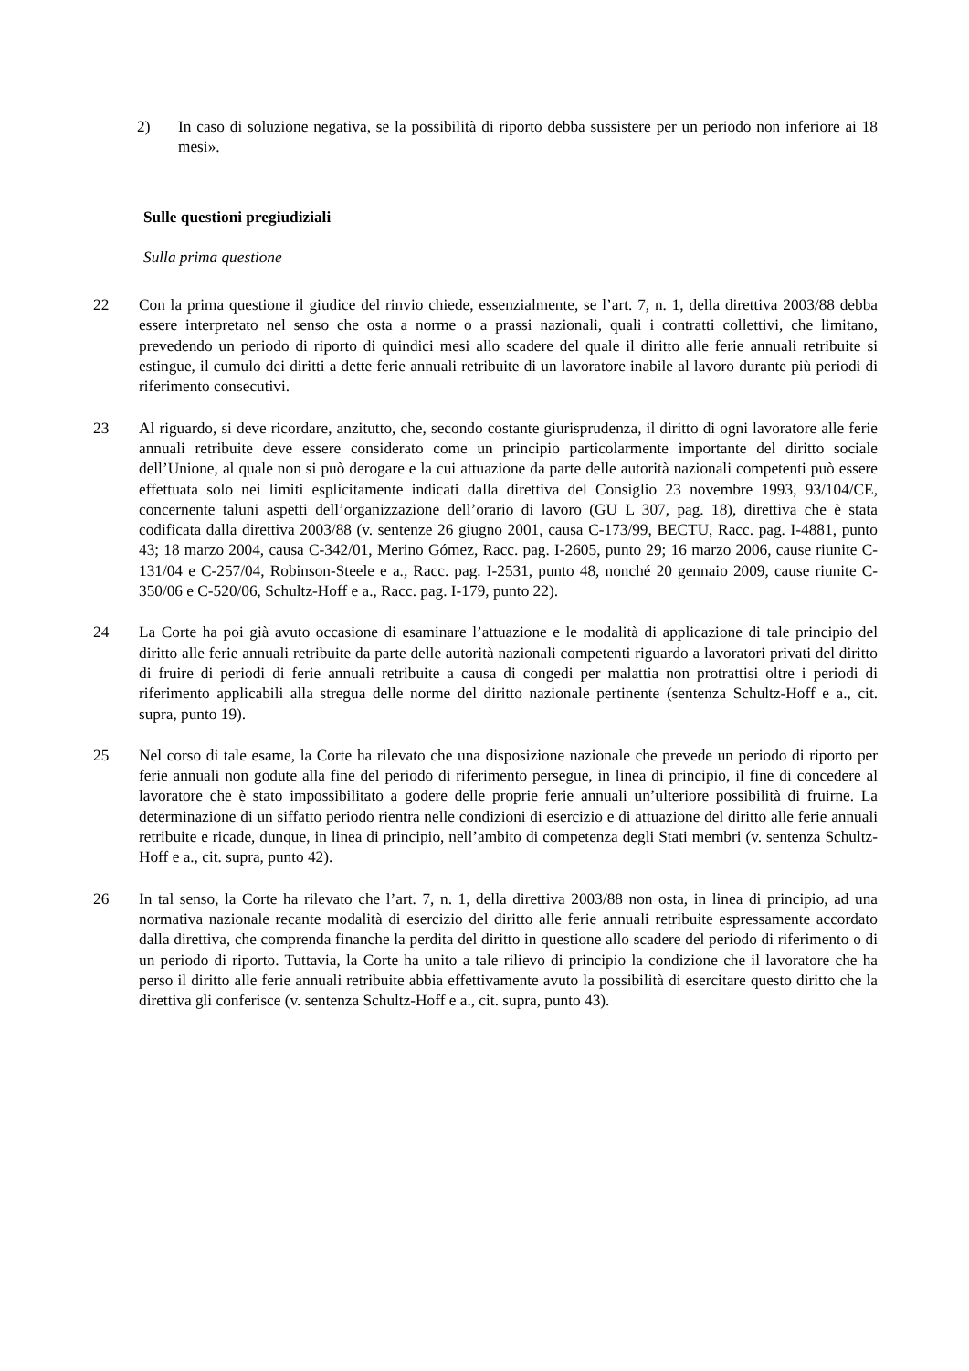2) In caso di soluzione negativa, se la possibilità di riporto debba sussistere per un periodo non inferiore ai 18 mesi».
Sulle questioni pregiudiziali
Sulla prima questione
22 Con la prima questione il giudice del rinvio chiede, essenzialmente, se l’art. 7, n. 1, della direttiva 2003/88 debba essere interpretato nel senso che osta a norme o a prassi nazionali, quali i contratti collettivi, che limitano, prevedendo un periodo di riporto di quindici mesi allo scadere del quale il diritto alle ferie annuali retribuite si estingue, il cumulo dei diritti a dette ferie annuali retribuite di un lavoratore inabile al lavoro durante più periodi di riferimento consecutivi.
23 Al riguardo, si deve ricordare, anzitutto, che, secondo costante giurisprudenza, il diritto di ogni lavoratore alle ferie annuali retribuite deve essere considerato come un principio particolarmente importante del diritto sociale dell’Unione, al quale non si può derogare e la cui attuazione da parte delle autorità nazionali competenti può essere effettuata solo nei limiti esplicitamente indicati dalla direttiva del Consiglio 23 novembre 1993, 93/104/CE, concernente taluni aspetti dell’organizzazione dell’orario di lavoro (GU L 307, pag. 18), direttiva che è stata codificata dalla direttiva 2003/88 (v. sentenze 26 giugno 2001, causa C-173/99, BECTU, Racc. pag. I-4881, punto 43; 18 marzo 2004, causa C-342/01, Merino Gómez, Racc. pag. I-2605, punto 29; 16 marzo 2006, cause riunite C-131/04 e C-257/04, Robinson-Steele e a., Racc. pag. I-2531, punto 48, nonché 20 gennaio 2009, cause riunite C-350/06 e C-520/06, Schultz-Hoff e a., Racc. pag. I-179, punto 22).
24 La Corte ha poi già avuto occasione di esaminare l’attuazione e le modalità di applicazione di tale principio del diritto alle ferie annuali retribuite da parte delle autorità nazionali competenti riguardo a lavoratori privati del diritto di fruire di periodi di ferie annuali retribuite a causa di congedi per malattia non protrattisi oltre i periodi di riferimento applicabili alla stregua delle norme del diritto nazionale pertinente (sentenza Schultz-Hoff e a., cit. supra, punto 19).
25 Nel corso di tale esame, la Corte ha rilevato che una disposizione nazionale che prevede un periodo di riporto per ferie annuali non godute alla fine del periodo di riferimento persegue, in linea di principio, il fine di concedere al lavoratore che è stato impossibilitato a godere delle proprie ferie annuali un’ulteriore possibilità di fruirne. La determinazione di un siffatto periodo rientra nelle condizioni di esercizio e di attuazione del diritto alle ferie annuali retribuite e ricade, dunque, in linea di principio, nell’ambito di competenza degli Stati membri (v. sentenza Schultz-Hoff e a., cit. supra, punto 42).
26 In tal senso, la Corte ha rilevato che l’art. 7, n. 1, della direttiva 2003/88 non osta, in linea di principio, ad una normativa nazionale recante modalità di esercizio del diritto alle ferie annuali retribuite espressamente accordato dalla direttiva, che comprenda finanche la perdita del diritto in questione allo scadere del periodo di riferimento o di un periodo di riporto. Tuttavia, la Corte ha unito a tale rilievo di principio la condizione che il lavoratore che ha perso il diritto alle ferie annuali retribuite abbia effettivamente avuto la possibilità di esercitare questo diritto che la direttiva gli conferisce (v. sentenza Schultz-Hoff e a., cit. supra, punto 43).